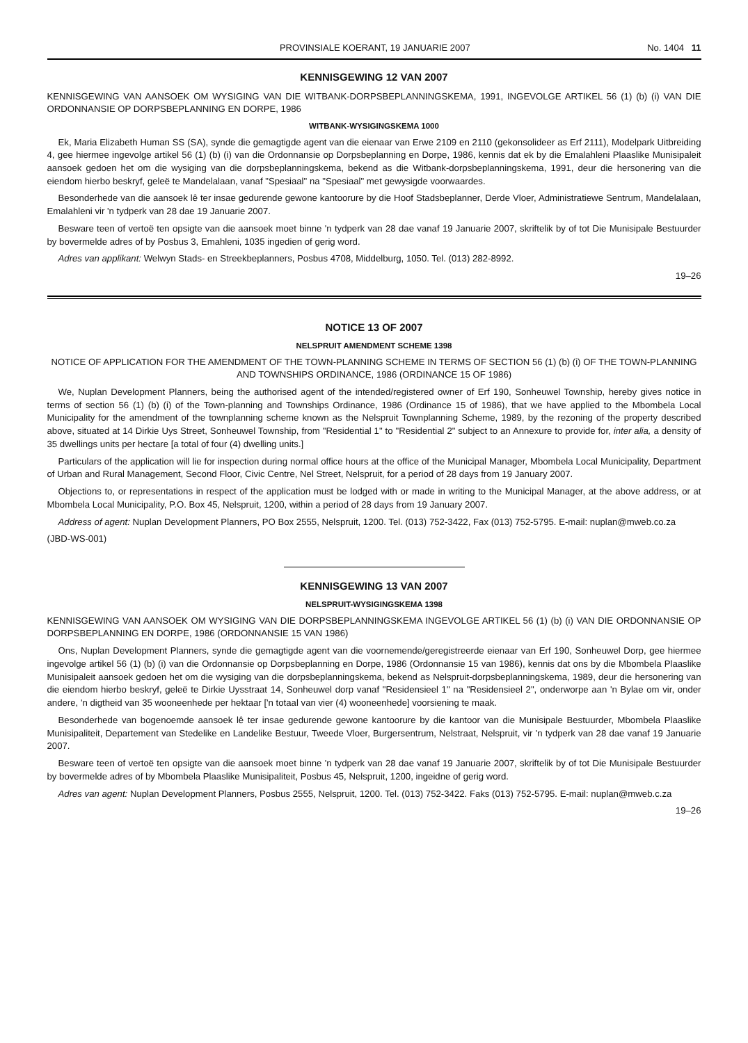PROVINSIALE KOERANT, 19 JANUARIE 2007 No. 1404 11
KENNISGEWING 12 VAN 2007
KENNISGEWING VAN AANSOEK OM WYSIGING VAN DIE WITBANK-DORPSBEPLANNINGSKEMA, 1991, INGEVOLGE ARTIKEL 56 (1) (b) (i) VAN DIE ORDONNANSIE OP DORPSBEPLANNING EN DORPE, 1986
WITBANK-WYSIGINGSKEMA 1000
Ek, Maria Elizabeth Human SS (SA), synde die gemagtigde agent van die eienaar van Erwe 2109 en 2110 (gekonsolideer as Erf 2111), Modelpark Uitbreiding 4, gee hiermee ingevolge artikel 56 (1) (b) (i) van die Ordonnansie op Dorpsbeplanning en Dorpe, 1986, kennis dat ek by die Emalahleni Plaaslike Munisipaleit aansoek gedoen het om die wysiging van die dorpsbeplanningskema, bekend as die Witbank-dorpsbeplanningskema, 1991, deur die hersonering van die eiendom hierbo beskryf, geleë te Mandelalaan, vanaf "Spesiaal" na "Spesiaal" met gewysigde voorwaardes.
Besonderhede van die aansoek lê ter insae gedurende gewone kantoorure by die Hoof Stadsbeplanner, Derde Vloer, Administratiewe Sentrum, Mandelalaan, Emalahleni vir 'n tydperk van 28 dae 19 Januarie 2007.
Besware teen of vertoë ten opsigte van die aansoek moet binne 'n tydperk van 28 dae vanaf 19 Januarie 2007, skriftelik by of tot Die Munisipale Bestuurder by bovermelde adres of by Posbus 3, Emahleni, 1035 ingedien of gerig word.
Adres van applikant: Welwyn Stads- en Streekbeplanners, Posbus 4708, Middelburg, 1050. Tel. (013) 282-8992.
19–26
NOTICE 13 OF 2007
NELSPRUIT AMENDMENT SCHEME 1398
NOTICE OF APPLICATION FOR THE AMENDMENT OF THE TOWN-PLANNING SCHEME IN TERMS OF SECTION 56 (1) (b) (i) OF THE TOWN-PLANNING AND TOWNSHIPS ORDINANCE, 1986 (ORDINANCE 15 OF 1986)
We, Nuplan Development Planners, being the authorised agent of the intended/registered owner of Erf 190, Sonheuwel Township, hereby gives notice in terms of section 56 (1) (b) (i) of the Town-planning and Townships Ordinance, 1986 (Ordinance 15 of 1986), that we have applied to the Mbombela Local Municipality for the amendment of the townplanning scheme known as the Nelspruit Townplanning Scheme, 1989, by the rezoning of the property described above, situated at 14 Dirkie Uys Street, Sonheuwel Township, from "Residential 1" to "Residential 2" subject to an Annexure to provide for, inter alia, a density of 35 dwellings units per hectare [a total of four (4) dwelling units.]
Particulars of the application will lie for inspection during normal office hours at the office of the Municipal Manager, Mbombela Local Municipality, Department of Urban and Rural Management, Second Floor, Civic Centre, Nel Street, Nelspruit, for a period of 28 days from 19 January 2007.
Objections to, or representations in respect of the application must be lodged with or made in writing to the Municipal Manager, at the above address, or at Mbombela Local Municipality, P.O. Box 45, Nelspruit, 1200, within a period of 28 days from 19 January 2007.
Address of agent: Nuplan Development Planners, PO Box 2555, Nelspruit, 1200. Tel. (013) 752-3422, Fax (013) 752-5795. E-mail: nuplan@mweb.co.za
(JBD-WS-001)
KENNISGEWING 13 VAN 2007
NELSPRUIT-WYSIGINGSKEMA 1398
KENNISGEWING VAN AANSOEK OM WYSIGING VAN DIE DORPSBEPLANNINGSKEMA INGEVOLGE ARTIKEL 56 (1) (b) (i) VAN DIE ORDONNANSIE OP DORPSBEPLANNING EN DORPE, 1986 (ORDONNANSIE 15 VAN 1986)
Ons, Nuplan Development Planners, synde die gemagtigde agent van die voornemende/geregistreerde eienaar van Erf 190, Sonheuwel Dorp, gee hiermee ingevolge artikel 56 (1) (b) (i) van die Ordonnansie op Dorpsbeplanning en Dorpe, 1986 (Ordonnansie 15 van 1986), kennis dat ons by die Mbombela Plaaslike Munisipaleit aansoek gedoen het om die wysiging van die dorpsbeplanningskema, bekend as Nelspruit-dorpsbeplanningskema, 1989, deur die hersonering van die eiendom hierbo beskryf, geleë te Dirkie Uysstraat 14, Sonheuwel dorp vanaf "Residensieel 1" na "Residensieel 2", onderworpe aan 'n Bylae om vir, onder andere, 'n digtheid van 35 wooneenhede per hektaar ['n totaal van vier (4) wooneenhede] voorsiening te maak.
Besonderhede van bogenoemde aansoek lê ter insae gedurende gewone kantoorure by die kantoor van die Munisipale Bestuurder, Mbombela Plaaslike Munisipaliteit, Departement van Stedelike en Landelike Bestuur, Tweede Vloer, Burgersentrum, Nelstraat, Nelspruit, vir 'n tydperk van 28 dae vanaf 19 Januarie 2007.
Besware teen of vertoë ten opsigte van die aansoek moet binne 'n tydperk van 28 dae vanaf 19 Januarie 2007, skriftelik by of tot Die Munisipale Bestuurder by bovermelde adres of by Mbombela Plaaslike Munisipaliteit, Posbus 45, Nelspruit, 1200, ingeidne of gerig word.
Adres van agent: Nuplan Development Planners, Posbus 2555, Nelspruit, 1200. Tel. (013) 752-3422. Faks (013) 752-5795. E-mail: nuplan@mweb.c.za
19–26